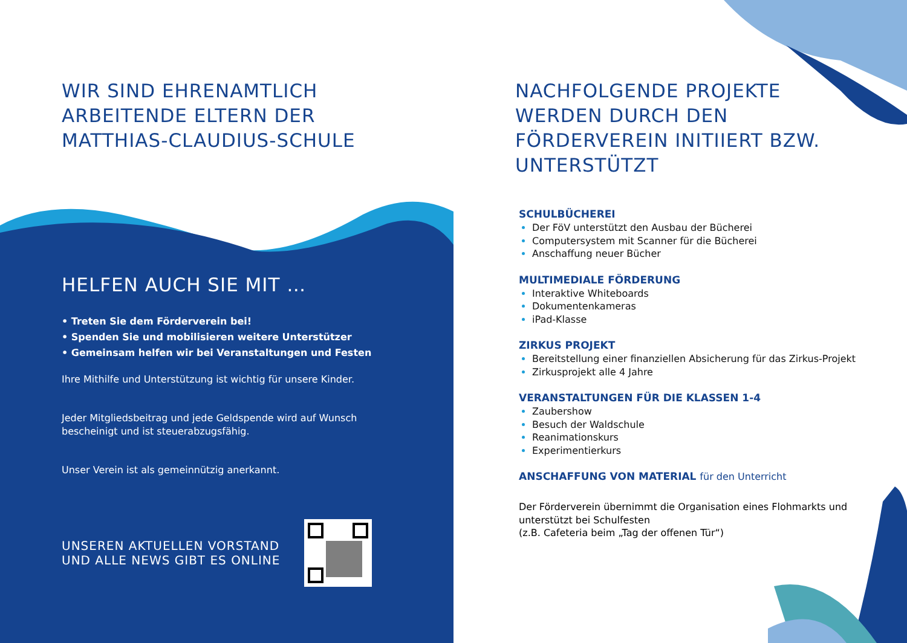WIR SIND EHRENAMTLICH
ARBEITENDE ELTERN DER
MATTHIAS-CLAUDIUS-SCHULE
HELFEN AUCH SIE MIT …
• Treten Sie dem Förderverein bei!
• Spenden Sie und mobilisieren weitere Unterstützer
• Gemeinsam helfen wir bei Veranstaltungen und Festen
Ihre Mithilfe und Unterstützung ist wichtig für unsere Kinder.
Jeder Mitgliedsbeitrag und jede Geldspende wird auf Wunsch bescheinigt und ist steuerabzugsfähig.
Unser Verein ist als gemeinnützig anerkannt.
UNSEREN AKTUELLEN VORSTAND
UND ALLE NEWS GIBT ES ONLINE
NACHFOLGENDE PROJEKTE
WERDEN DURCH DEN
FÖRDERVEREIN INITIIERT BZW.
UNTERSTÜTZT
SCHULBÜCHEREI
Der FöV unterstützt den Ausbau der Bücherei
Computersystem mit Scanner für die Bücherei
Anschaffung neuer Bücher
MULTIMEDIALE FÖRDERUNG
Interaktive Whiteboards
Dokumentenkameras
iPad-Klasse
ZIRKUS PROJEKT
Bereitstellung einer finanziellen Absicherung für das Zirkus-Projekt
Zirkusprojekt alle 4 Jahre
VERANSTALTUNGEN FÜR DIE KLASSEN 1-4
Zaubershow
Besuch der Waldschule
Reanimationskurs
Experimentierkurs
ANSCHAFFUNG VON MATERIAL für den Unterricht
Der Förderverein übernimmt die Organisation eines Flohmarkts und unterstützt bei Schulfesten
(z.B. Cafeteria beim „Tag der offenen Tür“)